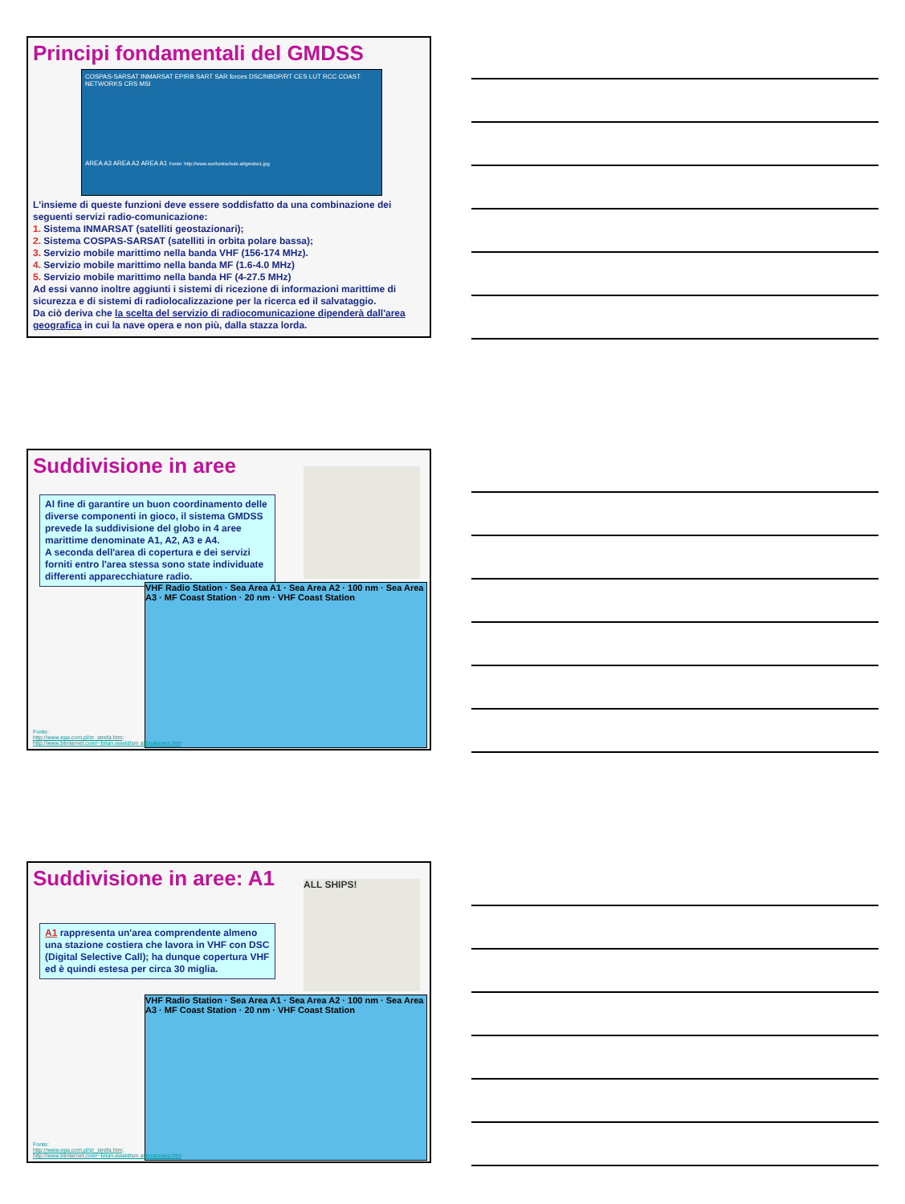Principi fondamentali del GMDSS
COSPAS-SARSAT INMARSAT EPIRB SART SAR forces DSC/NBDP/RT CES LUT RCC COAST NETWORKS CRS MSI
AREA A3 AREA A2 AREA A1 Fonte: http://www.seefunkschule.at/gmdss1.jpg
L'insieme di queste funzioni deve essere soddisfatto da una combinazione dei seguenti servizi radio-comunicazione:
1. Sistema INMARSAT (satelliti geostazionari);
2. Sistema COSPAS-SARSAT (satelliti in orbita polare bassa);
3. Servizio mobile marittimo nella banda VHF (156-174 MHz).
4. Servizio mobile marittimo nella banda MF (1.6-4.0 MHz)
5. Servizio mobile marittimo nella banda HF (4-27.5 MHz)
Ad essi vanno inoltre aggiunti i sistemi di ricezione di informazioni marittime di sicurezza e di sistemi di radiolocalizzazione per la ricerca ed il salvataggio.
Da ciò deriva che la scelta del servizio di radiocomunicazione dipenderà dall'area geografica in cui la nave opera e non più, dalla stazza lorda.
Suddivisione in aree
Al fine di garantire un buon coordinamento delle diverse componenti in gioco, il sistema GMDSS prevede la suddivisione del globo in 4 aree marittime denominate A1, A2, A3 e A4.
A seconda dell'area di copertura e dei servizi forniti entro l'area stessa sono state individuate differenti apparecchiature radio.
VHF Radio Station · Sea Area A1 · Sea Area A2 · 100 nm · Sea Area A3 · MF Coast Station · 20 nm · VHF Coast Station
Fonte:
http://www.epa.com.pl/zr_strefa.htm;
http://www.btinternet.com/~brian.ewald/sm allboatusers.htm
Suddivisione in aree: A1
ALL SHIPS!
A1 rappresenta un'area comprendente almeno una stazione costiera che lavora in VHF con DSC (Digital Selective Call); ha dunque copertura VHF ed è quindi estesa per circa 30 miglia.
VHF Radio Station · Sea Area A1 · Sea Area A2 · 100 nm · Sea Area A3 · MF Coast Station · 20 nm · VHF Coast Station
Fonte:
http://www.epa.com.pl/zr_strefa.htm;
http://www.btinternet.com/~brian.ewald/sm allboatusers.htm